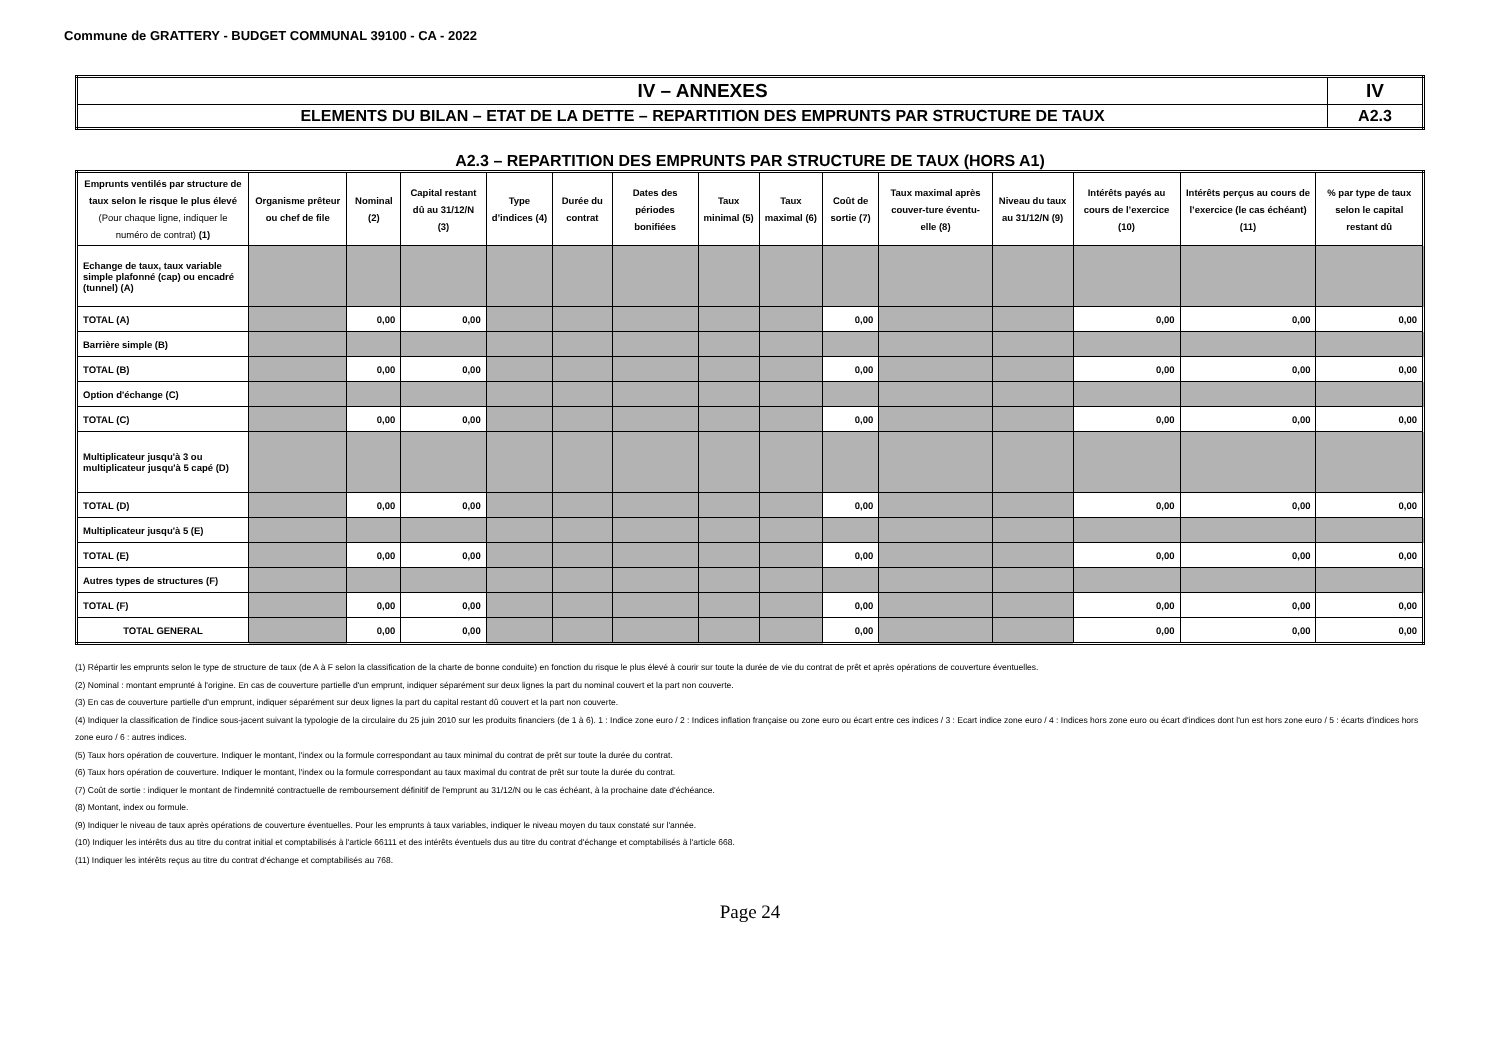Commune de GRATTERY - BUDGET COMMUNAL 39100 - CA - 2022
| IV – ANNEXES | IV |
| ELEMENTS DU BILAN – ETAT DE LA DETTE – REPARTITION DES EMPRUNTS PAR STRUCTURE DE TAUX | A2.3 |
A2.3 – REPARTITION DES EMPRUNTS PAR STRUCTURE DE TAUX (HORS A1)
| Emprunts ventilés par structure de taux selon le risque le plus élevé (Pour chaque ligne, indiquer le numéro de contrat) (1) | Organisme prêteur ou chef de file | Nominal (2) | Capital restant dû au 31/12/N (3) | Type d’indices (4) | Durée du contrat | Dates des périodes bonifiées | Taux minimal (5) | Taux maximal (6) | Coût de sortie (7) | Taux maximal après couver-ture éventu-elle (8) | Niveau du taux au 31/12/N (9) | Intérêts payés au cours de l’exercice (10) | Intérêts perçus au cours de l’exercice (le cas échéant) (11) | % par type de taux selon le capital restant dû |
| --- | --- | --- | --- | --- | --- | --- | --- | --- | --- | --- | --- | --- | --- | --- |
| Echange de taux, taux variable simple plafonné (cap) ou encadré (tunnel) (A) | | | | | | | | | | | | | | |
| TOTAL (A) | | 0,00 | 0,00 | | | | | | 0,00 | | | 0,00 | 0,00 | 0,00 |
| Barrière simple (B) | | | | | | | | | | | | | | |
| TOTAL (B) | | 0,00 | 0,00 | | | | | | 0,00 | | | 0,00 | 0,00 | 0,00 |
| Option d'échange (C) | | | | | | | | | | | | | | |
| TOTAL (C) | | 0,00 | 0,00 | | | | | | 0,00 | | | 0,00 | 0,00 | 0,00 |
| Multiplicateur jusqu'à 3 ou multiplicateur jusqu'à 5 capé (D) | | | | | | | | | | | | | | |
| TOTAL (D) | | 0,00 | 0,00 | | | | | | 0,00 | | | 0,00 | 0,00 | 0,00 |
| Multiplicateur jusqu'à 5 (E) | | | | | | | | | | | | | | |
| TOTAL (E) | | 0,00 | 0,00 | | | | | | 0,00 | | | 0,00 | 0,00 | 0,00 |
| Autres types de structures (F) | | | | | | | | | | | | | | |
| TOTAL (F) | | 0,00 | 0,00 | | | | | | 0,00 | | | 0,00 | 0,00 | 0,00 |
| TOTAL GENERAL | | 0,00 | 0,00 | | | | | | 0,00 | | | 0,00 | 0,00 | 0,00 |
(1) Répartir les emprunts selon le type de structure de taux (de A à F selon la classification de la charte de bonne conduite) en fonction du risque le plus élevé à courir sur toute la durée de vie du contrat de prêt et après opérations de couverture éventuelles.
(2) Nominal : montant emprunté à l'origine. En cas de couverture partielle d'un emprunt, indiquer séparément sur deux lignes la part du nominal couvert et la part non couverte.
(3) En cas de couverture partielle d'un emprunt, indiquer séparément sur deux lignes la part du capital restant dû couvert et la part non couverte.
(4) Indiquer la classification de l'indice sous-jacent suivant la typologie de la circulaire du 25 juin 2010 sur les produits financiers (de 1 à 6). 1 : Indice zone euro / 2 : Indices inflation française ou zone euro ou écart entre ces indices / 3 : Ecart indice zone euro / 4 : Indices hors zone euro ou écart d'indices dont l'un est hors zone euro / 5 : écarts d'indices hors zone euro / 6 : autres indices.
(5) Taux hors opération de couverture. Indiquer le montant, l'index ou la formule correspondant au taux minimal du contrat de prêt sur toute la durée du contrat.
(6) Taux hors opération de couverture. Indiquer le montant, l'index ou la formule correspondant au taux maximal du contrat de prêt sur toute la durée du contrat.
(7) Coût de sortie : indiquer le montant de l'indemnité contractuelle de remboursement définitif de l'emprunt au 31/12/N ou le cas échéant, à la prochaine date d'échéance.
(8) Montant, index ou formule.
(9) Indiquer le niveau de taux après opérations de couverture éventuelles. Pour les emprunts à taux variables, indiquer le niveau moyen du taux constaté sur l'année.
(10) Indiquer les intérêts dus au titre du contrat initial et comptabilisés à l'article 66111 et des intérêts éventuels dus au titre du contrat d'échange et comptabilisés à l'article 668.
(11) Indiquer les intérêts reçus au titre du contrat d'échange et comptabilisés au 768.
Page 24